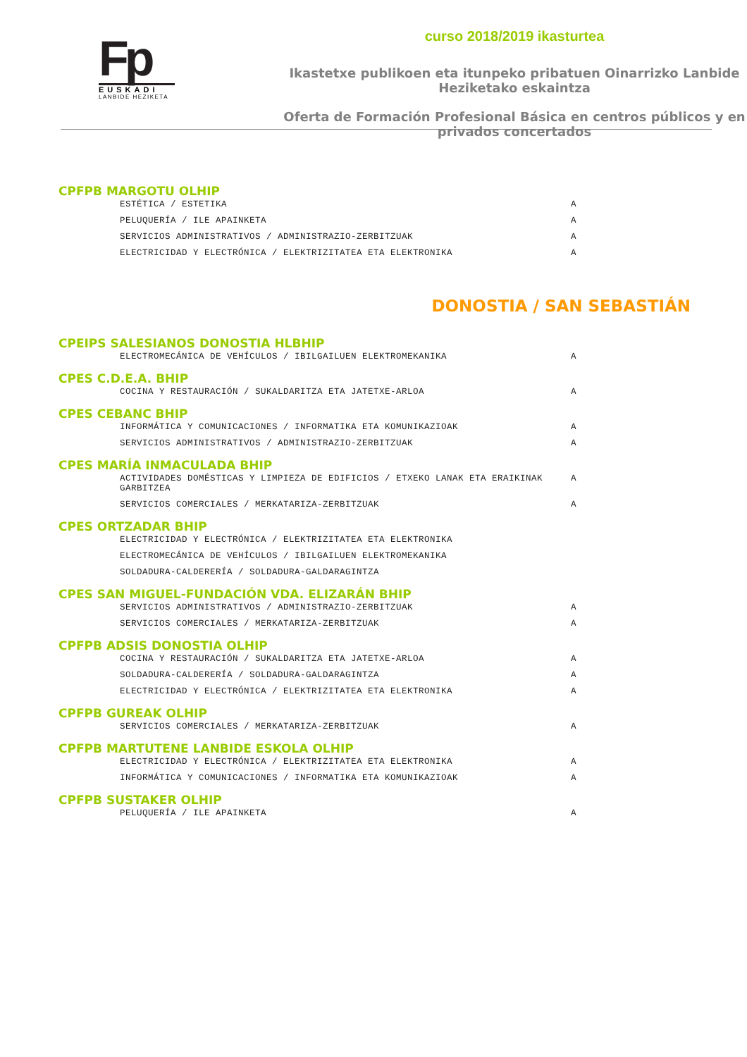Fp
EUSKADI
LANBIDE HEZIKETA
curso 2018/2019 ikasturtea
Ikastetxe publikoen eta itunpeko pribatuen Oinarrizko Lanbide Heziketako eskaintza
Oferta de Formación Profesional Básica en centros públicos y en privados concertados
CPFPB MARGOTU OLHIP
ESTÉTICA / ESTETIKA A
PELUQUERÍA / ILE APAINKETA A
SERVICIOS ADMINISTRATIVOS / ADMINISTRAZIO-ZERBITZUAK A
ELECTRICIDAD Y ELECTRÓNICA / ELEKTRIZITATEA ETA ELEKTRONIKA A
DONOSTIA / SAN SEBASTIÁN
CPEIPS SALESIANOS DONOSTIA HLBHIP
ELECTROMECÁNICA DE VEHÍCULOS / IBILGAILUEN ELEKTROMEKANIKA A
CPES C.D.E.A. BHIP
COCINA Y RESTAURACIÓN / SUKALDARITZA ETA JATETXE-ARLOA A
CPES CEBANC BHIP
INFORMÁTICA Y COMUNICACIONES / INFORMATIKA ETA KOMUNIKAZIOAK A
SERVICIOS ADMINISTRATIVOS / ADMINISTRAZIO-ZERBITZUAK A
CPES MARÍA INMACULADA BHIP
ACTIVIDADES DOMÉSTICAS Y LIMPIEZA DE EDIFICIOS / ETXEKO LANAK ETA ERAIKINAK GARBITZEA A
SERVICIOS COMERCIALES / MERKATARIZA-ZERBITZUAK A
CPES ORTZADAR BHIP
ELECTRICIDAD Y ELECTRÓNICA / ELEKTRIZITATEA ETA ELEKTRONIKA
ELECTROMECÁNICA DE VEHÍCULOS / IBILGAILUEN ELEKTROMEKANIKA
SOLDADURA-CALDERERÍA / SOLDADURA-GALDARAGINTZA
CPES SAN MIGUEL-FUNDACIÓN VDA. ELIZARÁN BHIP
SERVICIOS ADMINISTRATIVOS / ADMINISTRAZIO-ZERBITZUAK A
SERVICIOS COMERCIALES / MERKATARIZA-ZERBITZUAK A
CPFPB ADSIS DONOSTIA OLHIP
COCINA Y RESTAURACIÓN / SUKALDARITZA ETA JATETXE-ARLOA A
SOLDADURA-CALDERERÍA / SOLDADURA-GALDARAGINTZA A
ELECTRICIDAD Y ELECTRÓNICA / ELEKTRIZITATEA ETA ELEKTRONIKA A
CPFPB GUREAK OLHIP
SERVICIOS COMERCIALES / MERKATARIZA-ZERBITZUAK A
CPFPB MARTUTENE LANBIDE ESKOLA OLHIP
ELECTRICIDAD Y ELECTRÓNICA / ELEKTRIZITATEA ETA ELEKTRONIKA A
INFORMÁTICA Y COMUNICACIONES / INFORMATIKA ETA KOMUNIKAZIOAK A
CPFPB SUSTAKER OLHIP
PELUQUERÍA / ILE APAINKETA A